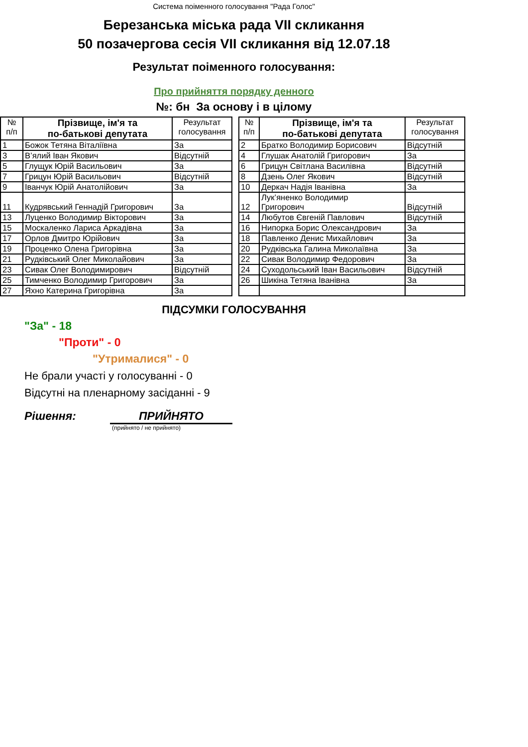Система поіменного голосування "Рада Голос"
Березанська міська рада VII скликання
50 позачергова сесія VII скликання від 12.07.18
Результат поіменного голосування:
Про прийняття порядку денного
№: бн За основу і в цілому
| № п/п | Прізвище, ім'я та по-батькові депутата | Результат голосування |
| --- | --- | --- |
| 1 | Божок Тетяна Віталіївна | За |
| 3 | В’ялий Іван Якович | Відсутній |
| 5 | Глущук Юрій Васильович | За |
| 7 | Грицун Юрій Васильович | Відсутній |
| 9 | Іванчук Юрій Анатолійович | За |
| 11 | Кудрявський Геннадій Григорович | За |
| 13 | Луценко Володимир Вікторович | За |
| 15 | Москаленко Лариса Аркадівна | За |
| 17 | Орлов Дмитро Юрійович | За |
| 19 | Проценко Олена Григорівна | За |
| 21 | Рудківський Олег Миколайович | За |
| 23 | Сивак Олег Володимирович | Відсутній |
| 25 | Тимченко Володимир Григорович | За |
| 27 | Яхно Катерина Григорівна | За |
| № п/п | Прізвище, ім'я та по-батькові депутата | Результат голосування |
| --- | --- | --- |
| 2 | Братко Володимир Борисович | Відсутній |
| 4 | Глушак Анатолій Григорович | За |
| 6 | Грицун Світлана Василівна | Відсутній |
| 8 | Дзень Олег Якович | Відсутній |
| 10 | Деркач Надія Іванівна | За |
| 12 | Лук’яненко Володимир Григорович | Відсутній |
| 14 | Любутов Євгеній Павлович | Відсутній |
| 16 | Нипорка Борис Олександрович | За |
| 18 | Павленко Денис Михайлович | За |
| 20 | Рудківська Галина Миколаївна | За |
| 22 | Сивак Володимир Федорович | За |
| 24 | Суходольський Іван Васильович | Відсутній |
| 26 | Шикіна Тетяна Іванівна | За |
ПІДСУМКИ ГОЛОСУВАННЯ
"За" - 18
"Проти" - 0
"Утрималися" - 0
Не брали участі у голосуванні - 0
Відсутні на пленарному засіданні - 9
Рішення: ПРИЙНЯТО
(прийнято / не прийнято)